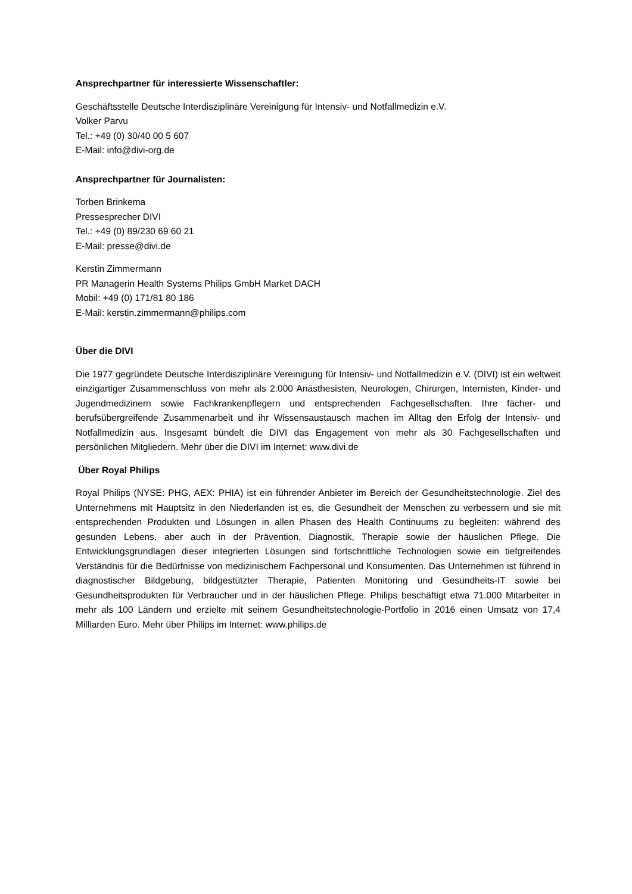Ansprechpartner für interessierte Wissenschaftler:
Geschäftsstelle Deutsche Interdisziplinäre Vereinigung für Intensiv- und Notfallmedizin e.V.
Volker Parvu
Tel.: +49 (0) 30/40 00 5 607
E-Mail: info@divi-org.de
Ansprechpartner für Journalisten:
Torben Brinkema
Pressesprecher DIVI
Tel.: +49 (0) 89/230 69 60 21
E-Mail: presse@divi.de
Kerstin Zimmermann
PR Managerin Health Systems Philips GmbH Market DACH
Mobil: +49 (0) 171/81 80 186
E-Mail: kerstin.zimmermann@philips.com
Über die DIVI
Die 1977 gegründete Deutsche Interdisziplinäre Vereinigung für Intensiv- und Notfallmedizin e.V. (DIVI) ist ein weltweit einzigartiger Zusammenschluss von mehr als 2.000 Anästhesisten, Neurologen, Chirurgen, Internisten, Kinder- und Jugendmedizinern sowie Fachkrankenpflegern und entsprechenden Fachgesellschaften. Ihre fächer- und berufsübergreifende Zusammenarbeit und ihr Wissensaustausch machen im Alltag den Erfolg der Intensiv- und Notfallmedizin aus. Insgesamt bündelt die DIVI das Engagement von mehr als 30 Fachgesellschaften und persönlichen Mitgliedern. Mehr über die DIVI im Internet: www.divi.de
Über Royal Philips
Royal Philips (NYSE: PHG, AEX: PHIA) ist ein führender Anbieter im Bereich der Gesundheitstechnologie. Ziel des Unternehmens mit Hauptsitz in den Niederlanden ist es, die Gesundheit der Menschen zu verbessern und sie mit entsprechenden Produkten und Lösungen in allen Phasen des Health Continuums zu begleiten: während des gesunden Lebens, aber auch in der Prävention, Diagnostik, Therapie sowie der häuslichen Pflege. Die Entwicklungsgrundlagen dieser integrierten Lösungen sind fortschrittliche Technologien sowie ein tiefgreifendes Verständnis für die Bedürfnisse von medizinischem Fachpersonal und Konsumenten. Das Unternehmen ist führend in diagnostischer Bildgebung, bildgestützter Therapie, Patienten Monitoring und Gesundheits-IT sowie bei Gesundheitsprodukten für Verbraucher und in der häuslichen Pflege. Philips beschäftigt etwa 71.000 Mitarbeiter in mehr als 100 Ländern und erzielte mit seinem Gesundheitstechnologie-Portfolio in 2016 einen Umsatz von 17,4 Milliarden Euro. Mehr über Philips im Internet: www.philips.de